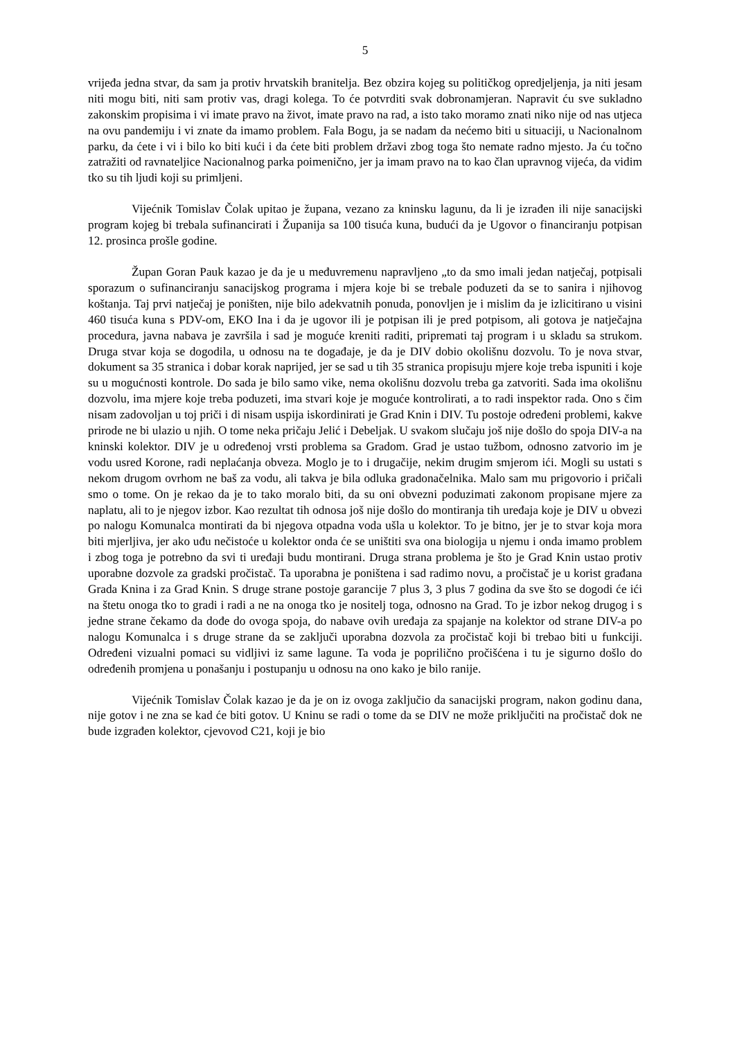5
vrijeđa jedna stvar, da sam ja protiv hrvatskih branitelja. Bez obzira kojeg su političkog opredjeljenja, ja niti jesam niti mogu biti, niti sam protiv vas, dragi kolega. To će potvrditi svak dobronamjeran. Napravit ću sve sukladno zakonskim propisima i vi imate pravo na život, imate pravo na rad, a isto tako moramo znati niko nije od nas utjeca na ovu pandemiju i vi znate da imamo problem. Fala Bogu, ja se nadam da nećemo biti u situaciji, u Nacionalnom parku, da ćete i vi i bilo ko biti kući i da ćete biti problem državi zbog toga što nemate radno mjesto. Ja ću točno zatražiti od ravnateljice Nacionalnog parka poimenično, jer ja imam pravo na to kao član upravnog vijeća, da vidim tko su tih ljudi koji su primljeni.
Vijećnik Tomislav Čolak upitao je župana, vezano za kninsku lagunu, da li je izrađen ili nije sanacijski program kojeg bi trebala sufinancirati i Županija sa 100 tisuća kuna, budući da je Ugovor o financiranju potpisan 12. prosinca prošle godine.
Župan Goran Pauk kazao je da je u međuvremenu napravljeno „to da smo imali jedan natječaj, potpisali sporazum o sufinanciranju sanacijskog programa i mjera koje bi se trebale poduzeti da se to sanira i njihovog koštanja. Taj prvi natječaj je poništen, nije bilo adekvatnih ponuda, ponovljen je i mislim da je izlicitirano u visini 460 tisuća kuna s PDV-om, EKO Ina i da je ugovor ili je potpisan ili je pred potpisom, ali gotova je natječajna procedura, javna nabava je završila i sad je moguće kreniti raditi, pripremati taj program i u skladu sa strukom. Druga stvar koja se dogodila, u odnosu na te događaje, je da je DIV dobio okolišnu dozvolu. To je nova stvar, dokument sa 35 stranica i dobar korak naprijed, jer se sad u tih 35 stranica propisuju mjere koje treba ispuniti i koje su u mogućnosti kontrole. Do sada je bilo samo vike, nema okolišnu dozvolu treba ga zatvoriti. Sada ima okolišnu dozvolu, ima mjere koje treba poduzeti, ima stvari koje je moguće kontrolirati, a to radi inspektor rada. Ono s čim nisam zadovoljan u toj priči i di nisam uspija iskordinirati je Grad Knin i DIV. Tu postoje određeni problemi, kakve prirode ne bi ulazio u njih. O tome neka pričaju Jelić i Debeljak. U svakom slučaju još nije došlo do spoja DIV-a na kninski kolektor. DIV je u određenoj vrsti problema sa Gradom. Grad je ustao tužbom, odnosno zatvorio im je vodu usred Korone, radi neplaćanja obveza. Moglo je to i drugačije, nekim drugim smjerom ići. Mogli su ustati s nekom drugom ovrhom ne baš za vodu, ali takva je bila odluka gradonačelnika. Malo sam mu prigovorio i pričali smo o tome. On je rekao da je to tako moralo biti, da su oni obvezni poduzimati zakonom propisane mjere za naplatu, ali to je njegov izbor. Kao rezultat tih odnosa još nije došlo do montiranja tih uređaja koje je DIV u obvezi po nalogu Komunalca montirati da bi njegova otpadna voda ušla u kolektor. To je bitno, jer je to stvar koja mora biti mjerljiva, jer ako uđu nečistoće u kolektor onda će se uništiti sva ona biologija u njemu i onda imamo problem i zbog toga je potrebno da svi ti uređaji budu montirani. Druga strana problema je što je Grad Knin ustao protiv uporabne dozvole za gradski pročistač. Ta uporabna je poništena i sad radimo novu, a pročistač je u korist građana Grada Knina i za Grad Knin. S druge strane postoje garancije 7 plus 3, 3 plus 7 godina da sve što se dogodi će ići na štetu onoga tko to gradi i radi a ne na onoga tko je nositelj toga, odnosno na Grad. To je izbor nekog drugog i s jedne strane čekamo da dođe do ovoga spoja, do nabave ovih uređaja za spajanje na kolektor od strane DIV-a po nalogu Komunalca i s druge strane da se zaključi uporabna dozvola za pročistač koji bi trebao biti u funkciji. Određeni vizualni pomaci su vidljivi iz same lagune. Ta voda je poprilično pročišćena i tu je sigurno došlo do određenih promjena u ponašanju i postupanju u odnosu na ono kako je bilo ranije.
Vijećnik Tomislav Čolak kazao je da je on iz ovoga zaključio da sanacijski program, nakon godinu dana, nije gotov i ne zna se kad će biti gotov. U Kninu se radi o tome da se DIV ne može priključiti na pročistač dok ne bude izgrađen kolektor, cjevovod C21, koji je bio